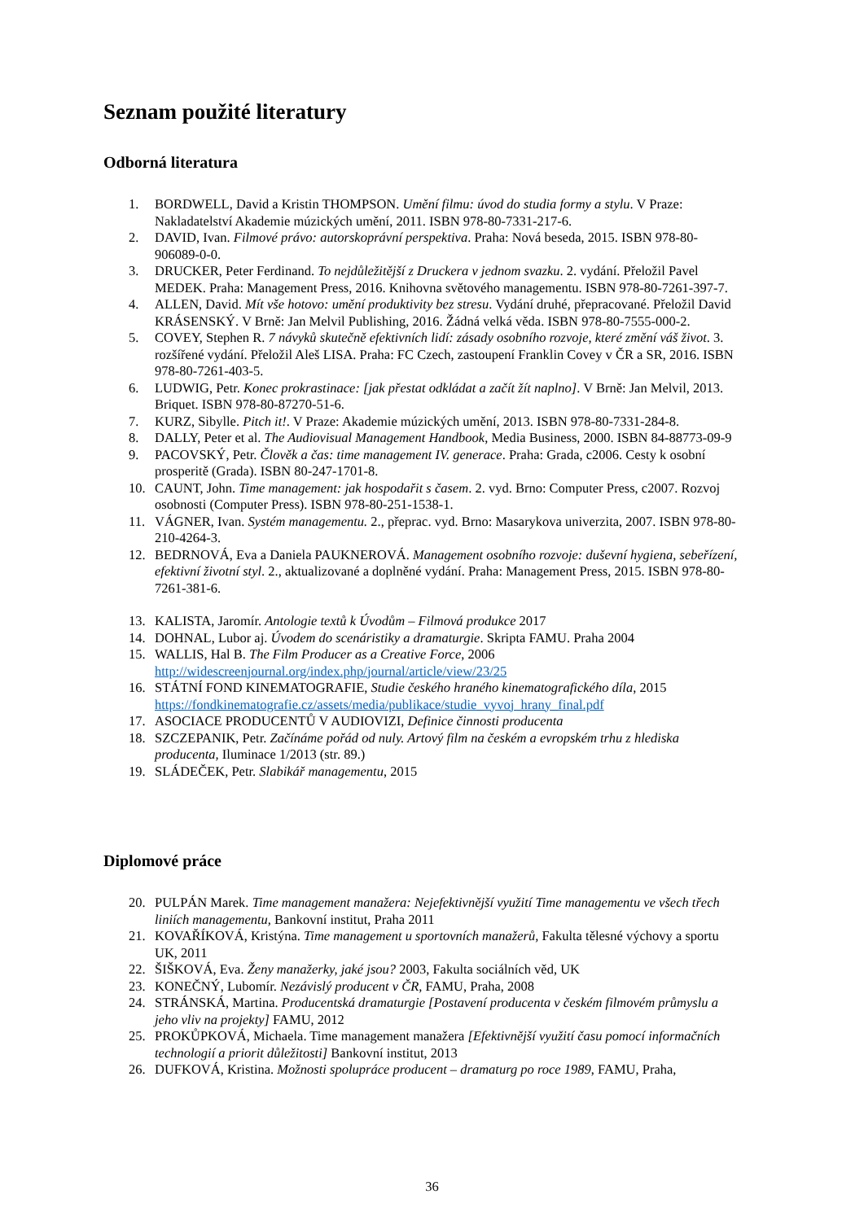Seznam použité literatury
Odborná literatura
1. BORDWELL, David a Kristin THOMPSON. Umění filmu: úvod do studia formy a stylu. V Praze: Nakladatelství Akademie múzických umění, 2011. ISBN 978-80-7331-217-6.
2. DAVID, Ivan. Filmové právo: autorskoprávní perspektiva. Praha: Nová beseda, 2015. ISBN 978-80-906089-0-0.
3. DRUCKER, Peter Ferdinand. To nejdůležitější z Druckera v jednom svazku. 2. vydání. Přeložil Pavel MEDEK. Praha: Management Press, 2016. Knihovna světového managementu. ISBN 978-80-7261-397-7.
4. ALLEN, David. Mít vše hotovo: umění produktivity bez stresu. Vydání druhé, přepracované. Přeložil David KRÁSENSKÝ. V Brně: Jan Melvil Publishing, 2016. Žádná velká věda. ISBN 978-80-7555-000-2.
5. COVEY, Stephen R. 7 návyků skutečně efektivních lidí: zásady osobního rozvoje, které změní váš život. 3. rozšířené vydání. Přeložil Aleš LISA. Praha: FC Czech, zastoupení Franklin Covey v ČR a SR, 2016. ISBN 978-80-7261-403-5.
6. LUDWIG, Petr. Konec prokrastinace: [jak přestat odkládat a začít žít naplno]. V Brně: Jan Melvil, 2013. Briquet. ISBN 978-80-87270-51-6.
7. KURZ, Sibylle. Pitch it!. V Praze: Akademie múzických umění, 2013. ISBN 978-80-7331-284-8.
8. DALLY, Peter et al. The Audiovisual Management Handbook, Media Business, 2000. ISBN 84-88773-09-9
9. PACOVSKÝ, Petr. Člověk a čas: time management IV. generace. Praha: Grada, c2006. Cesty k osobní prosperitě (Grada). ISBN 80-247-1701-8.
10. CAUNT, John. Time management: jak hospodařit s časem. 2. vyd. Brno: Computer Press, c2007. Rozvoj osobnosti (Computer Press). ISBN 978-80-251-1538-1.
11. VÁGNER, Ivan. Systém managementu. 2., přeprac. vyd. Brno: Masarykova univerzita, 2007. ISBN 978-80-210-4264-3.
12. BEDRNOVÁ, Eva a Daniela PAUKNEROVÁ. Management osobního rozvoje: duševní hygiena, sebeřízení, efektivní životní styl. 2., aktualizované a doplněné vydání. Praha: Management Press, 2015. ISBN 978-80-7261-381-6.
13. KALISTA, Jaromír. Antologie textů k Úvodům – Filmová produkce 2017
14. DOHNAL, Lubor aj. Úvodem do scenáristiky a dramaturgie. Skripta FAMU. Praha 2004
15. WALLIS, Hal B. The Film Producer as a Creative Force, 2006 http://widescreenjournal.org/index.php/journal/article/view/23/25
16. STÁTNÍ FOND KINEMATOGRAFIE, Studie českého hraného kinematografického díla, 2015 https://fondkinematografie.cz/assets/media/publikace/studie_vyvoj_hrany_final.pdf
17. ASOCIACE PRODUCENTŮ V AUDIOVIZI, Definice činnosti producenta
18. SZCZEPANIK, Petr. Začínáme pořád od nuly. Artový film na českém a evropském trhu z hlediska producenta, Iluminace 1/2013 (str. 89.)
19. SLÁDEČEK, Petr. Slabikář managementu, 2015
Diplomové práce
20. PULPÁN Marek. Time management manažera: Nejefektivnější využití Time managementu ve všech třech liniích managementu, Bankovní institut, Praha 2011
21. KOVAŘÍKOVÁ, Kristýna. Time management u sportovních manažerů, Fakulta tělesné výchovy a sportu UK, 2011
22. ŠIŠKOVÁ, Eva. Ženy manažerky, jaké jsou? 2003, Fakulta sociálních věd, UK
23. KONEČNÝ, Lubomír. Nezávislý producent v ČR, FAMU, Praha, 2008
24. STRÁNSKÁ, Martina. Producentská dramaturgie [Postavení producenta v českém filmovém průmyslu a jeho vliv na projekty] FAMU, 2012
25. PROKŮPKOVÁ, Michaela. Time management manažera [Efektivnější využití času pomocí informačních technologií a priorit důležitosti] Bankovní institut, 2013
26. DUFKOVÁ, Kristina. Možnosti spolupráce producent – dramaturg po roce 1989, FAMU, Praha,
36